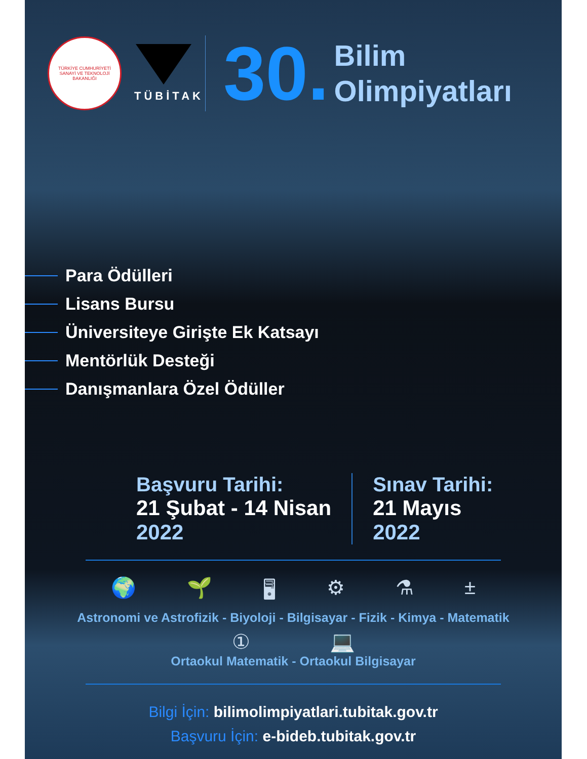TÜRKİYE CUMHURİYETİ
SANAYİ VE TEKNOLOJİ
BAKANLIĞI
TÜBİTAK
30.
Bilim
Olimpiyatları
Para Ödülleri
Lisans Bursu
Üniversiteye Girişte Ek Katsayı
Mentörlük Desteği
Danışmanlara Özel Ödüller
Başvuru Tarihi:
21 Şubat - 14 Nisan
2022
Sınav Tarihi:
21 Mayıs
2022
🌍 🌱 🖥 ⚙ ⚗ ±
Astronomi ve Astrofizik - Biyoloji - Bilgisayar - Fizik - Kimya - Matematik
① 💻
Ortaokul Matematik - Ortaokul Bilgisayar
Bilgi İçin: bilimolimpiyatlari.tubitak.gov.tr
Başvuru İçin: e-bideb.tubitak.gov.tr